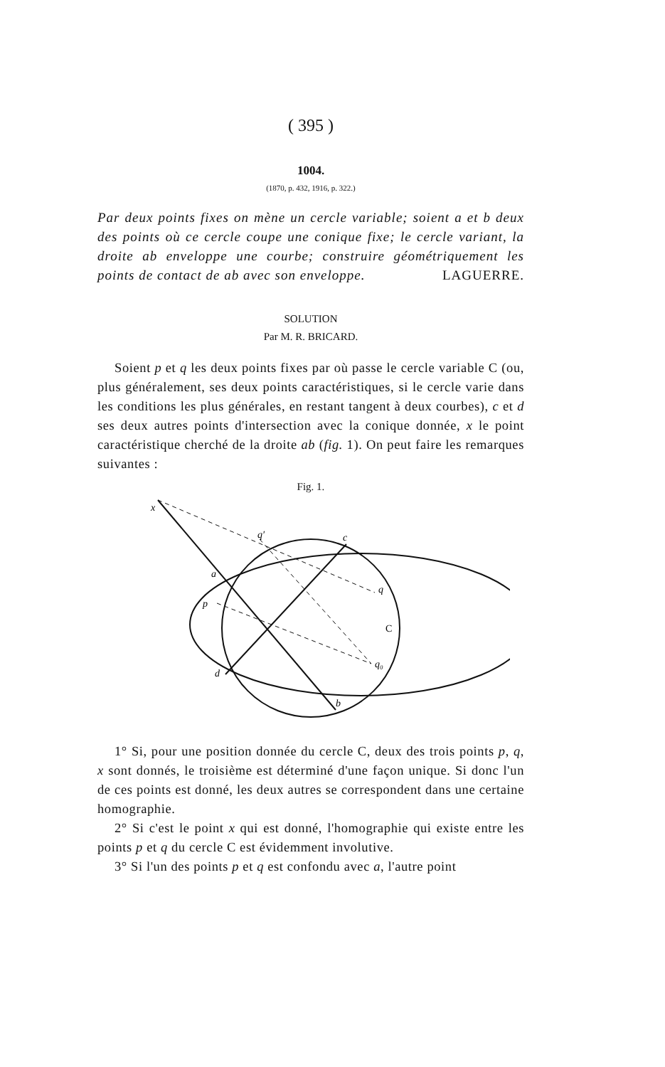( 395 )
1004.
(1870, p. 432, 1916, p. 322.)
Par deux points fixes on mène un cercle variable; soient a et b deux des points où ce cercle coupe une conique fixe; le cercle variant, la droite ab enveloppe une courbe; construire géométriquement les points de contact de ab avec son enveloppe. LAGUERRE.
SOLUTION
Par M. R. BRICARD.
Soient p et q les deux points fixes par où passe le cercle variable C (ou, plus généralement, ses deux points caractéristiques, si le cercle varie dans les conditions les plus générales, en restant tangent à deux courbes), c et d ses deux autres points d'intersection avec la conique donnée, x le point caractéristique cherché de la droite ab (fig. 1). On peut faire les remarques suivantes :
Fig. 1.
x
q′
c
a
q
p
C
q₀
d
b
1° Si, pour une position donnée du cercle C, deux des trois points p, q, x sont donnés, le troisième est déterminé d'une façon unique. Si donc l'un de ces points est donné, les deux autres se correspondent dans une certaine homographie.
2° Si c'est le point x qui est donné, l'homographie qui existe entre les points p et q du cercle C est évidemment involutive.
3° Si l'un des points p et q est confondu avec a, l'autre point